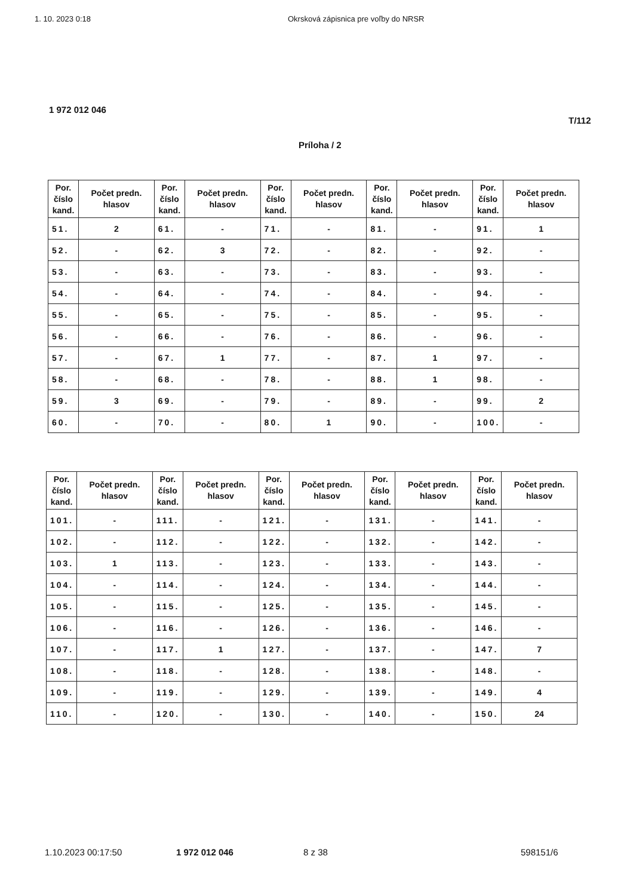1. 10. 2023 0:18 Okrsková zápisnica pre voľby do NRSR
1 972 012 046
T/112
Príloha / 2
| Por. číslo kand. | Počet predn. hlasov | Por. číslo kand. | Počet predn. hlasov | Por. číslo kand. | Počet predn. hlasov | Por. číslo kand. | Počet predn. hlasov | Por. číslo kand. | Počet predn. hlasov |
| --- | --- | --- | --- | --- | --- | --- | --- | --- | --- |
| 51. | 2 | 61. | - | 71. | - | 81. | - | 91. | 1 |
| 52. | - | 62. | 3 | 72. | - | 82. | - | 92. | - |
| 53. | - | 63. | - | 73. | - | 83. | - | 93. | - |
| 54. | - | 64. | - | 74. | - | 84. | - | 94. | - |
| 55. | - | 65. | - | 75. | - | 85. | - | 95. | - |
| 56. | - | 66. | - | 76. | - | 86. | - | 96. | - |
| 57. | - | 67. | 1 | 77. | - | 87. | 1 | 97. | - |
| 58. | - | 68. | - | 78. | - | 88. | 1 | 98. | - |
| 59. | 3 | 69. | - | 79. | - | 89. | - | 99. | 2 |
| 60. | - | 70. | - | 80. | 1 | 90. | - | 100. | - |
| Por. číslo kand. | Počet predn. hlasov | Por. číslo kand. | Počet predn. hlasov | Por. číslo kand. | Počet predn. hlasov | Por. číslo kand. | Počet predn. hlasov | Por. číslo kand. | Počet predn. hlasov |
| --- | --- | --- | --- | --- | --- | --- | --- | --- | --- |
| 101. | - | 111. | - | 121. | - | 131. | - | 141. | - |
| 102. | - | 112. | - | 122. | - | 132. | - | 142. | - |
| 103. | 1 | 113. | - | 123. | - | 133. | - | 143. | - |
| 104. | - | 114. | - | 124. | - | 134. | - | 144. | - |
| 105. | - | 115. | - | 125. | - | 135. | - | 145. | - |
| 106. | - | 116. | - | 126. | - | 136. | - | 146. | - |
| 107. | - | 117. | 1 | 127. | - | 137. | - | 147. | 7 |
| 108. | - | 118. | - | 128. | - | 138. | - | 148. | - |
| 109. | - | 119. | - | 129. | - | 139. | - | 149. | 4 |
| 110. | - | 120. | - | 130. | - | 140. | - | 150. | 24 |
1.10.2023 00:17:50 1 972 012 046 8 z 38 598151/6